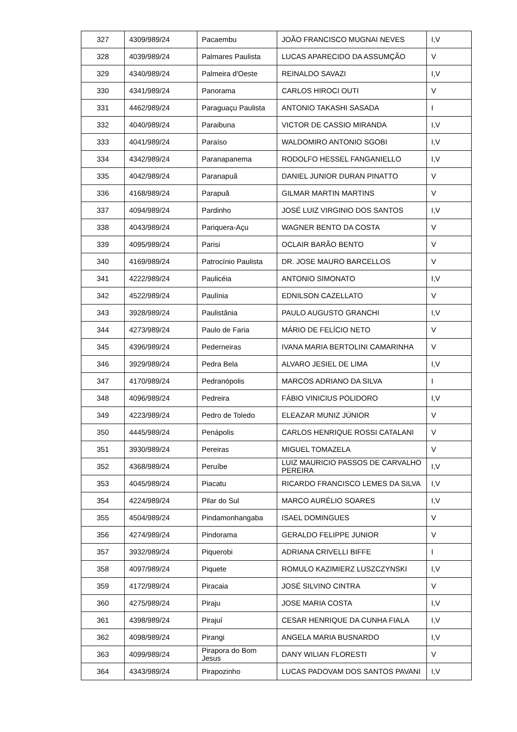| 327 | 4309/989/24 | Pacaembu | JOÃO FRANCISCO MUGNAI NEVES | I,V |
| 328 | 4039/989/24 | Palmares Paulista | LUCAS APARECIDO DA ASSUMÇÃO | V |
| 329 | 4340/989/24 | Palmeira d'Oeste | REINALDO SAVAZI | I,V |
| 330 | 4341/989/24 | Panorama | CARLOS HIROCI OUTI | V |
| 331 | 4462/989/24 | Paraguaçu Paulista | ANTONIO TAKASHI SASADA | I |
| 332 | 4040/989/24 | Paraibuna | VICTOR DE CASSIO MIRANDA | I,V |
| 333 | 4041/989/24 | Paraíso | WALDOMIRO ANTONIO SGOBI | I,V |
| 334 | 4342/989/24 | Paranapanema | RODOLFO HESSEL FANGANIELLO | I,V |
| 335 | 4042/989/24 | Paranapuã | DANIEL JUNIOR DURAN PINATTO | V |
| 336 | 4168/989/24 | Parapuã | GILMAR MARTIN MARTINS | V |
| 337 | 4094/989/24 | Pardinho | JOSÉ LUIZ VIRGINIO DOS SANTOS | I,V |
| 338 | 4043/989/24 | Pariquera-Açu | WAGNER BENTO DA COSTA | V |
| 339 | 4095/989/24 | Parisi | OCLAIR BARÃO BENTO | V |
| 340 | 4169/989/24 | Patrocínio Paulista | DR. JOSE MAURO BARCELLOS | V |
| 341 | 4222/989/24 | Paulicéia | ANTONIO SIMONATO | I,V |
| 342 | 4522/989/24 | Paulínia | EDNILSON CAZELLATO | V |
| 343 | 3928/989/24 | Paulistânia | PAULO AUGUSTO GRANCHI | I,V |
| 344 | 4273/989/24 | Paulo de Faria | MÁRIO DE FELÍCIO NETO | V |
| 345 | 4396/989/24 | Pederneiras | IVANA MARIA BERTOLINI CAMARINHA | V |
| 346 | 3929/989/24 | Pedra Bela | ALVARO JESIEL DE LIMA | I,V |
| 347 | 4170/989/24 | Pedranópolis | MARCOS ADRIANO DA SILVA | I |
| 348 | 4096/989/24 | Pedreira | FÁBIO VINICIUS POLIDORO | I,V |
| 349 | 4223/989/24 | Pedro de Toledo | ELEAZAR MUNIZ JÚNIOR | V |
| 350 | 4445/989/24 | Penápolis | CARLOS HENRIQUE ROSSI CATALANI | V |
| 351 | 3930/989/24 | Pereiras | MIGUEL TOMAZELA | V |
| 352 | 4368/989/24 | Peruíbe | LUIZ MAURICIO PASSOS DE CARVALHO PEREIRA | I,V |
| 353 | 4045/989/24 | Piacatu | RICARDO FRANCISCO LEMES DA SILVA | I,V |
| 354 | 4224/989/24 | Pilar do Sul | MARCO AURÉLIO SOARES | I,V |
| 355 | 4504/989/24 | Pindamonhangaba | ISAEL DOMINGUES | V |
| 356 | 4274/989/24 | Pindorama | GERALDO FELIPPE JUNIOR | V |
| 357 | 3932/989/24 | Piquerobi | ADRIANA CRIVELLI BIFFE | I |
| 358 | 4097/989/24 | Piquete | ROMULO KAZIMIERZ LUSZCZYNSKI | I,V |
| 359 | 4172/989/24 | Piracaia | JOSÉ SILVINO CINTRA | V |
| 360 | 4275/989/24 | Piraju | JOSE MARIA COSTA | I,V |
| 361 | 4398/989/24 | Pirajuí | CESAR HENRIQUE DA CUNHA FIALA | I,V |
| 362 | 4098/989/24 | Pirangi | ANGELA MARIA BUSNARDO | I,V |
| 363 | 4099/989/24 | Pirapora do Bom Jesus | DANY WILIAN FLORESTI | V |
| 364 | 4343/989/24 | Pirapozinho | LUCAS PADOVAM DOS SANTOS PAVANI | I,V |